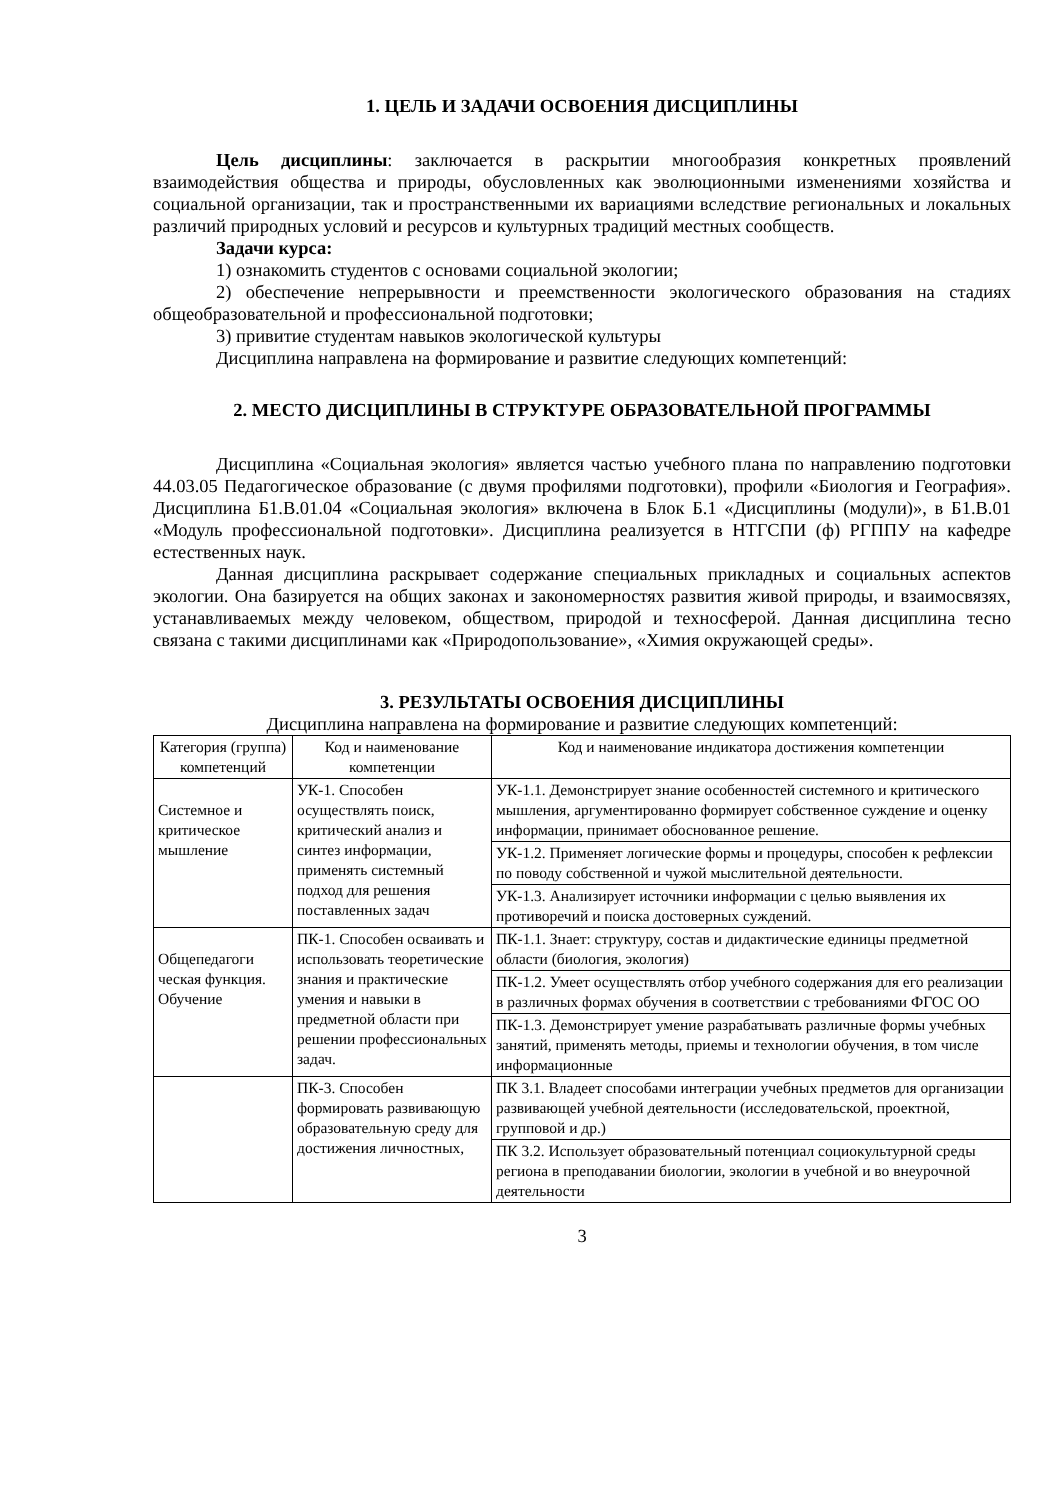1. ЦЕЛЬ И ЗАДАЧИ ОСВОЕНИЯ ДИСЦИПЛИНЫ
Цель дисциплины: заключается в раскрытии многообразия конкретных проявлений взаимодействия общества и природы, обусловленных как эволюционными изменениями хозяйства и социальной организации, так и пространственными их вариациями вследствие региональных и локальных различий природных условий и ресурсов и культурных традиций местных сообществ.
Задачи курса:
1) ознакомить студентов с основами социальной экологии;
2) обеспечение непрерывности и преемственности экологического образования на стадиях общеобразовательной и профессиональной подготовки;
3) привитие студентам навыков экологической культуры
Дисциплина направлена на формирование и развитие следующих компетенций:
2. МЕСТО ДИСЦИПЛИНЫ В СТРУКТУРЕ ОБРАЗОВАТЕЛЬНОЙ ПРОГРАММЫ
Дисциплина «Социальная экология» является частью учебного плана по направлению подготовки 44.03.05 Педагогическое образование (с двумя профилями подготовки), профили «Биология и География». Дисциплина Б1.В.01.04 «Социальная экология» включена в Блок Б.1 «Дисциплины (модули)», в Б1.В.01 «Модуль профессиональной подготовки». Дисциплина реализуется в НТГСПИ (ф) РГППУ на кафедре естественных наук.
Данная дисциплина раскрывает содержание специальных прикладных и социальных аспектов экологии. Она базируется на общих законах и закономерностях развития живой природы, и взаимосвязях, устанавливаемых между человеком, обществом, природой и техносферой. Данная дисциплина тесно связана с такими дисциплинами как «Природопользование», «Химия окружающей среды».
3. РЕЗУЛЬТАТЫ ОСВОЕНИЯ ДИСЦИПЛИНЫ
Дисциплина направлена на формирование и развитие следующих компетенций:
| Категория (группа) компетенций | Код и наименование компетенции | Код и наименование индикатора достижения компетенции |
| --- | --- | --- |
| Системное и критическое мышление | УК-1. Способен осуществлять поиск, критический анализ и синтез информации, применять системный подход для решения поставленных задач | УК-1.1. Демонстрирует знание особенностей системного и критического мышления, аргументированно формирует собственное суждение и оценку информации, принимает обоснованное решение. |
| | | УК-1.2. Применяет логические формы и процедуры, способен к рефлексии по поводу собственной и чужой мыслительной деятельности. |
| | | УК-1.3. Анализирует источники информации с целью выявления их противоречий и поиска достоверных суждений. |
| Общепедагоги ческая функция. Обучение | ПК-1. Способен осваивать и использовать теоретические знания и практические умения и навыки в предметной области при решении профессиональных задач. | ПК-1.1. Знает: структуру, состав и дидактические единицы предметной области (биология, экология) |
| | | ПК-1.2. Умеет осуществлять отбор учебного содержания для его реализации в различных формах обучения в соответствии с требованиями ФГОС ОО |
| | | ПК-1.3. Демонстрирует умение разрабатывать различные формы учебных занятий, применять методы, приемы и технологии обучения, в том числе информационные |
| | ПК-3. Способен формировать развивающую образовательную среду для достижения личностных, | ПК 3.1. Владеет способами интеграции учебных предметов для организации развивающей учебной деятельности (исследовательской, проектной, групповой и др.) |
| | | ПК 3.2. Использует образовательный потенциал социокультурной среды региона в преподавании биологии, экологии в учебной и во внеурочной деятельности |
3